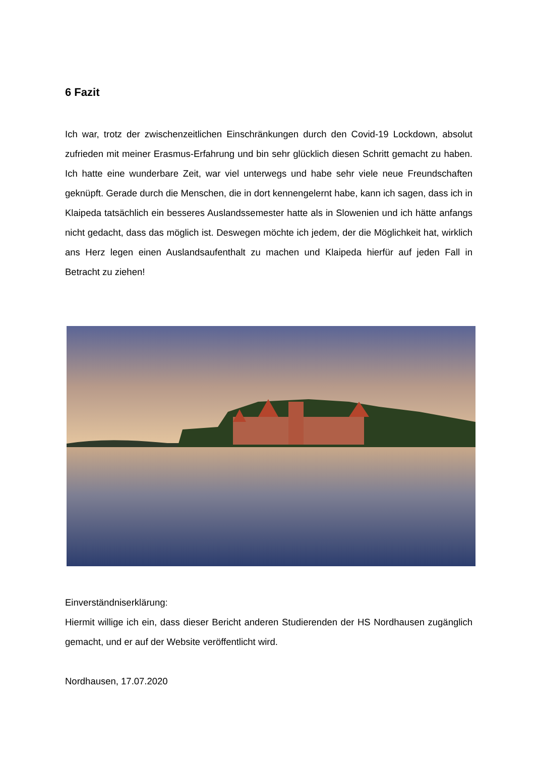6 Fazit
Ich war, trotz der zwischenzeitlichen Einschränkungen durch den Covid-19 Lockdown, absolut zufrieden mit meiner Erasmus-Erfahrung und bin sehr glücklich diesen Schritt gemacht zu haben. Ich hatte eine wunderbare Zeit, war viel unterwegs und habe sehr viele neue Freundschaften geknüpft. Gerade durch die Menschen, die in dort kennengelernt habe, kann ich sagen, dass ich in Klaipeda tatsächlich ein besseres Auslandssemester hatte als in Slowenien und ich hätte anfangs nicht gedacht, dass das möglich ist. Deswegen möchte ich jedem, der die Möglichkeit hat, wirklich ans Herz legen einen Auslandsaufenthalt zu machen und Klaipeda hierfür auf jeden Fall in Betracht zu ziehen!
Einverständniserklärung:
Hiermit willige ich ein, dass dieser Bericht anderen Studierenden der HS Nordhausen zugänglich gemacht, und er auf der Website veröffentlicht wird.
Nordhausen, 17.07.2020